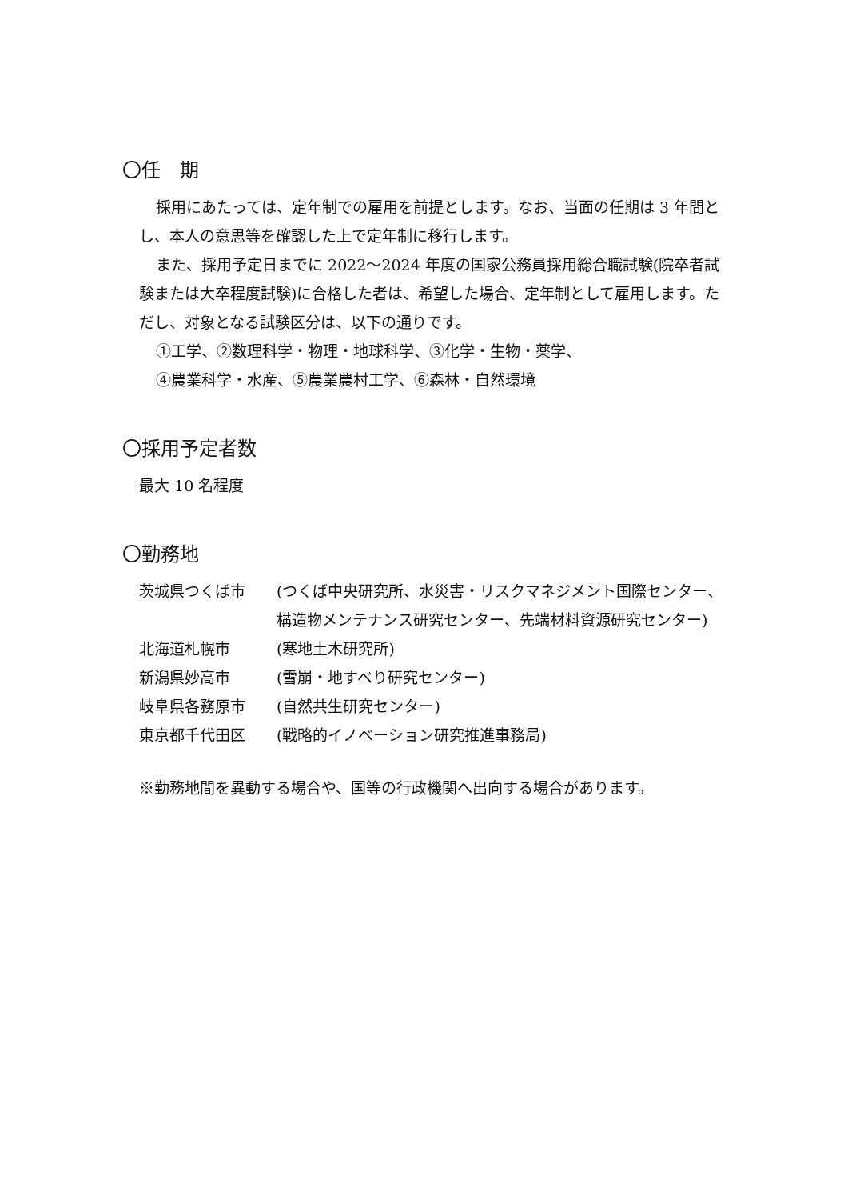〇任　期
採用にあたっては、定年制での雇用を前提とします。なお、当面の任期は 3 年間とし、本人の意思等を確認した上で定年制に移行します。
また、採用予定日までに 2022～2024 年度の国家公務員採用総合職試験(院卒者試験または大卒程度試験)に合格した者は、希望した場合、定年制として雇用します。ただし、対象となる試験区分は、以下の通りです。
①工学、②数理科学・物理・地球科学、③化学・生物・薬学、
④農業科学・水産、⑤農業農村工学、⑥森林・自然環境
〇採用予定者数
最大 10 名程度
〇勤務地
| 茨城県つくば市 | (つくば中央研究所、水災害・リスクマネジメント国際センター、構造物メンテナンス研究センター、先端材料資源研究センター) |
| 北海道札幌市 | (寒地土木研究所) |
| 新潟県妙高市 | (雪崩・地すべり研究センター) |
| 岐阜県各務原市 | (自然共生研究センター) |
| 東京都千代田区 | (戦略的イノベーション研究推進事務局) |
※勤務地間を異動する場合や、国等の行政機関へ出向する場合があります。